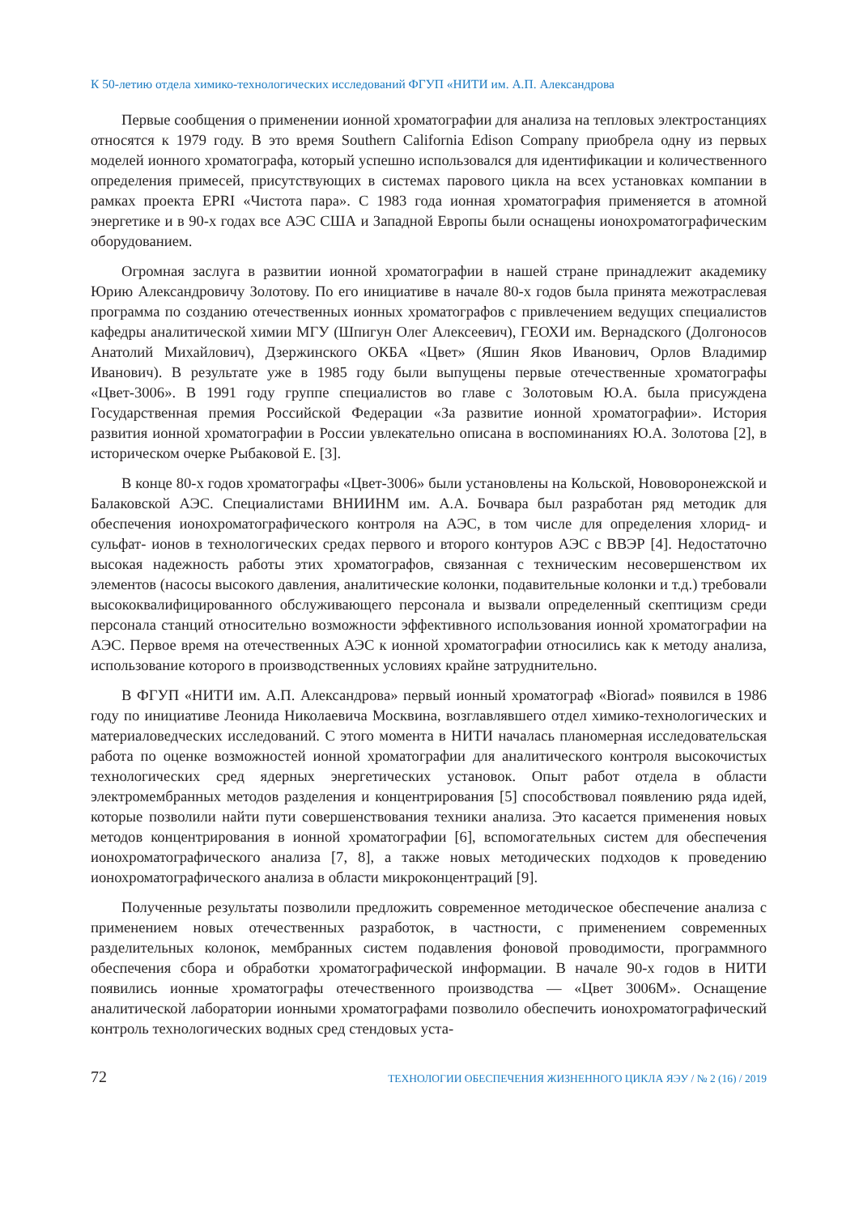К 50-летию отдела химико-технологических исследований ФГУП «НИТИ им. А.П. Александрова
Первые сообщения о применении ионной хроматографии для анализа на тепловых электростанциях относятся к 1979 году. В это время Southern California Edison Company приобрела одну из первых моделей ионного хроматографа, который успешно использовался для идентификации и количественного определения примесей, присутствующих в системах парового цикла на всех установках компании в рамках проекта EPRI «Чистота пара». С 1983 года ионная хроматография применяется в атомной энергетике и в 90-х годах все АЭС США и Западной Европы были оснащены ионохроматографическим оборудованием.
Огромная заслуга в развитии ионной хроматографии в нашей стране принадлежит академику Юрию Александровичу Золотову. По его инициативе в начале 80-х годов была принята межотраслевая программа по созданию отечественных ионных хроматографов с привлечением ведущих специалистов кафедры аналитической химии МГУ (Шпигун Олег Алексеевич), ГЕОХИ им. Вернадского (Долгоносов Анатолий Михайлович), Дзержинского ОКБА «Цвет» (Яшин Яков Иванович, Орлов Владимир Иванович). В результате уже в 1985 году были выпущены первые отечественные хроматографы «Цвет-3006». В 1991 году группе специалистов во главе с Золотовым Ю.А. была присуждена Государственная премия Российской Федерации «За развитие ионной хроматографии». История развития ионной хроматографии в России увлекательно описана в воспоминаниях Ю.А. Золотова [2], в историческом очерке Рыбаковой Е. [3].
В конце 80-х годов хроматографы «Цвет-3006» были установлены на Кольской, Нововоронежской и Балаковской АЭС. Специалистами ВНИИНМ им. А.А. Бочвара был разработан ряд методик для обеспечения ионохроматографического контроля на АЭС, в том числе для определения хлорид- и сульфат- ионов в технологических средах первого и второго контуров АЭС с ВВЭР [4]. Недостаточно высокая надежность работы этих хроматографов, связанная с техническим несовершенством их элементов (насосы высокого давления, аналитические колонки, подавительные колонки и т.д.) требовали высококвалифицированного обслуживающего персонала и вызвали определенный скептицизм среди персонала станций относительно возможности эффективного использования ионной хроматографии на АЭС. Первое время на отечественных АЭС к ионной хроматографии относились как к методу анализа, использование которого в производственных условиях крайне затруднительно.
В ФГУП «НИТИ им. А.П. Александрова» первый ионный хроматограф «Biorad» появился в 1986 году по инициативе Леонида Николаевича Москвина, возглавлявшего отдел химико-технологических и материаловедческих исследований. С этого момента в НИТИ началась планомерная исследовательская работа по оценке возможностей ионной хроматографии для аналитического контроля высокочистых технологических сред ядерных энергетических установок. Опыт работ отдела в области электромембранных методов разделения и концентрирования [5] способствовал появлению ряда идей, которые позволили найти пути совершенствования техники анализа. Это касается применения новых методов концентрирования в ионной хроматографии [6], вспомогательных систем для обеспечения ионохроматографического анализа [7, 8], а также новых методических подходов к проведению ионохроматографического анализа в области микроконцентраций [9].
Полученные результаты позволили предложить современное методическое обеспечение анализа с применением новых отечественных разработок, в частности, с применением современных разделительных колонок, мембранных систем подавления фоновой проводимости, программного обеспечения сбора и обработки хроматографической информации. В начале 90-х годов в НИТИ появились ионные хроматографы отечественного производства — «Цвет 3006М». Оснащение аналитической лаборатории ионными хроматографами позволило обеспечить ионохроматографический контроль технологических водных сред стендовых уста-
72 ТЕХНОЛОГИИ ОБЕСПЕЧЕНИЯ ЖИЗНЕННОГО ЦИКЛА ЯЭУ / № 2 (16) / 2019